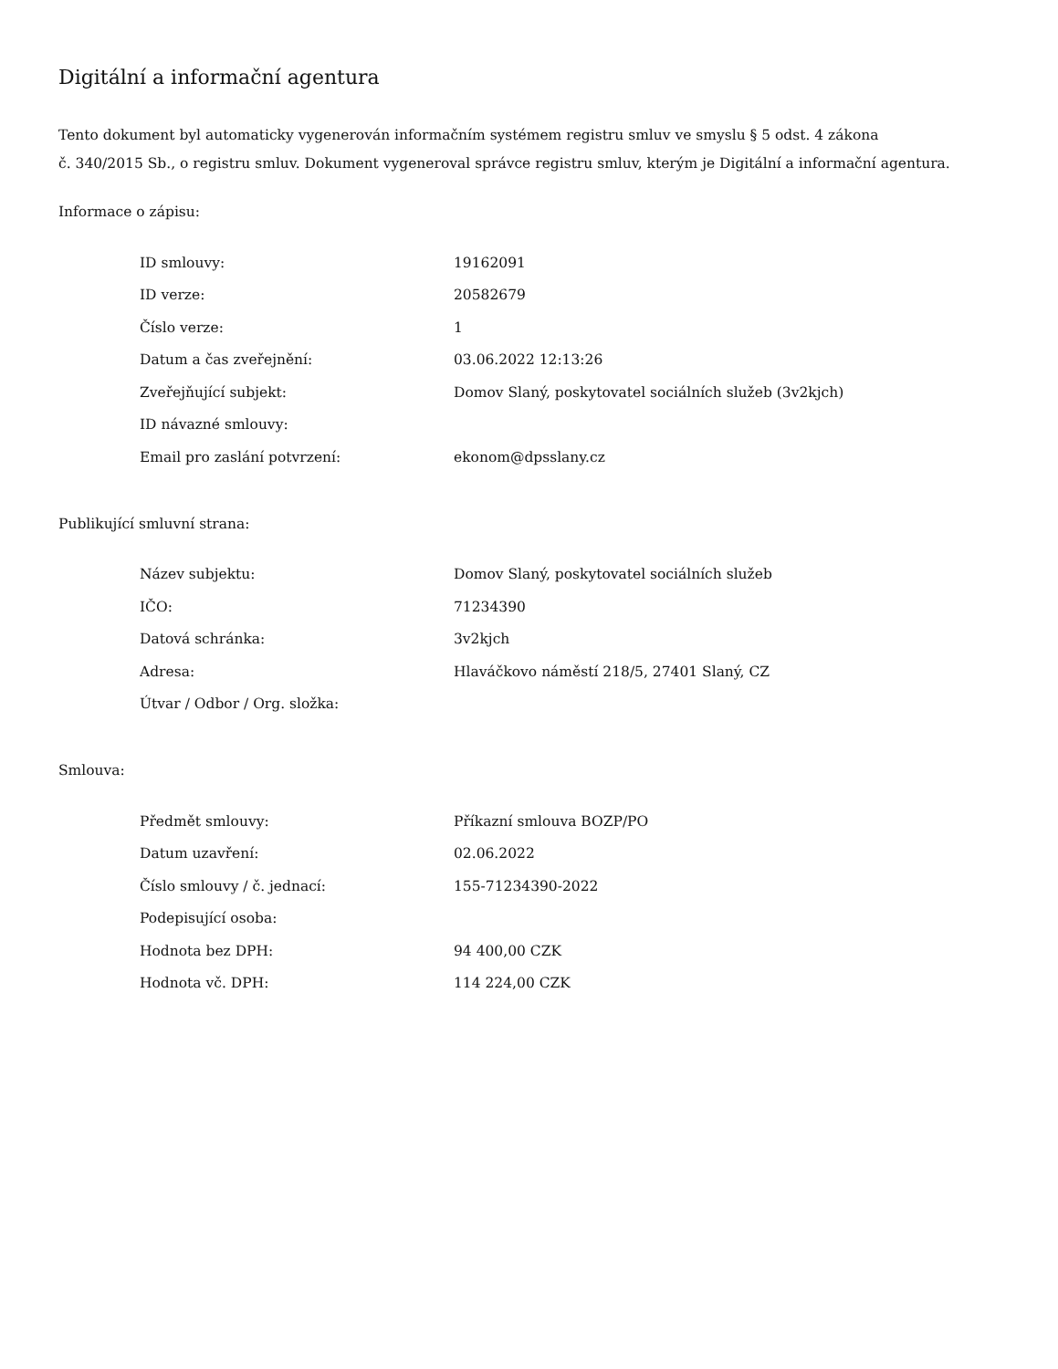Digitální a informační agentura
Tento dokument byl automaticky vygenerován informačním systémem registru smluv ve smyslu § 5 odst. 4 zákona
č. 340/2015 Sb., o registru smluv. Dokument vygeneroval správce registru smluv, kterým je Digitální a informační agentura.
Informace o zápisu:
| ID smlouvy: | 19162091 |
| ID verze: | 20582679 |
| Číslo verze: | 1 |
| Datum a čas zveřejnění: | 03.06.2022 12:13:26 |
| Zveřejňující subjekt: | Domov Slaný, poskytovatel sociálních služeb (3v2kjch) |
| ID návazné smlouvy: | |
| Email pro zaslání potvrzení: | ekonom@dpsslany.cz |
Publikující smluvní strana:
| Název subjektu: | Domov Slaný, poskytovatel sociálních služeb |
| IČO: | 71234390 |
| Datová schránka: | 3v2kjch |
| Adresa: | Hlaváčkovo náměstí 218/5, 27401 Slaný, CZ |
| Útvar / Odbor / Org. složka: | |
Smlouva:
| Předmět smlouvy: | Příkazní smlouva BOZP/PO |
| Datum uzavření: | 02.06.2022 |
| Číslo smlouvy / č. jednací: | 155-71234390-2022 |
| Podepisující osoba: | |
| Hodnota bez DPH: | 94 400,00 CZK |
| Hodnota vč. DPH: | 114 224,00 CZK |